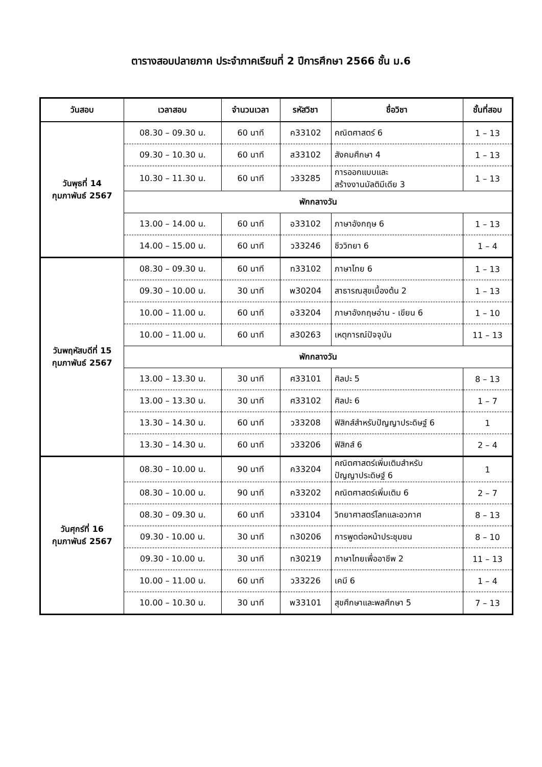ตารางสอบปลายภาค ประจำภาคเรียนที่ 2 ปีการศึกษา 2566 ชั้น ม.6
| วันสอบ | เวลาสอบ | จำนวนเวลา | รหัสวิชา | ชื่อวิชา | ชั้นที่สอบ |
| --- | --- | --- | --- | --- | --- |
| วันพุธที่ 14 กุมภาพันธ์ 2567 | 08.30 – 09.30 น. | 60 นาที | ค33102 | คณิตศาสตร์ 6 | 1 – 13 |
| | 09.30 – 10.30 น. | 60 นาที | ส33102 | สังคมศึกษา 4 | 1 – 13 |
| | 10.30 – 11.30 น. | 60 นาที | ว33285 | การออกแบบและ สร้างงานมัลติมีเดีย 3 | 1 – 13 |
| | พักกลางวัน | | | | |
| | 13.00 – 14.00 น. | 60 นาที | อ33102 | ภาษาอังกฤษ 6 | 1 – 13 |
| | 14.00 – 15.00 น. | 60 นาที | ว33246 | ชีววิทยา 6 | 1 – 4 |
| วันพฤหัสบดีที่ 15 กุมภาพันธ์ 2567 | 08.30 – 09.30 น. | 60 นาที | ท33102 | ภาษาไทย 6 | 1 – 13 |
| | 09.30 – 10.00 น. | 30 นาที | พ30204 | สาธารณสุขเบื้องต้น 2 | 1 – 13 |
| | 10.00 – 11.00 น. | 60 นาที | อ33204 | ภาษาอังกฤษอ่าน - เขียน 6 | 1 – 10 |
| | 10.00 – 11.00 น. | 60 นาที | ส30263 | เหตุการณ์ปัจจุบัน | 11 – 13 |
| | พักกลางวัน | | | | |
| | 13.00 – 13.30 น. | 30 นาที | ศ33101 | ศิลปะ 5 | 8 – 13 |
| | 13.00 – 13.30 น. | 30 นาที | ศ33102 | ศิลปะ 6 | 1 – 7 |
| | 13.30 – 14.30 น. | 60 นาที | ว33208 | ฟิสิกส์สำหรับปัญญาประดิษฐ์ 6 | 1 |
| | 13.30 – 14.30 น. | 60 นาที | ว33206 | ฟิสิกส์ 6 | 2 – 4 |
| วันศุกร์ที่ 16 กุมภาพันธ์ 2567 | 08.30 – 10.00 น. | 90 นาที | ค33204 | คณิตศาสตร์เพิ่มเติมสำหรับ ปัญญาประดิษฐ์ 6 | 1 |
| | 08.30 – 10.00 น. | 90 นาที | ค33202 | คณิตศาสตร์เพิ่มเติม 6 | 2 – 7 |
| | 08.30 – 09.30 น. | 60 นาที | ว33104 | วิทยาศาสตร์โลกและอวกาศ | 8 – 13 |
| | 09.30 - 10.00 น. | 30 นาที | ท30206 | การพูดต่อหน้าประชุมชน | 8 – 10 |
| | 09.30 - 10.00 น. | 30 นาที | ท30219 | ภาษาไทยเพื่ออาชีพ 2 | 11 – 13 |
| | 10.00 – 11.00 น. | 60 นาที | ว33226 | เคมี 6 | 1 – 4 |
| | 10.00 – 10.30 น. | 30 นาที | พ33101 | สุขศึกษาและพลศึกษา 5 | 7 – 13 |